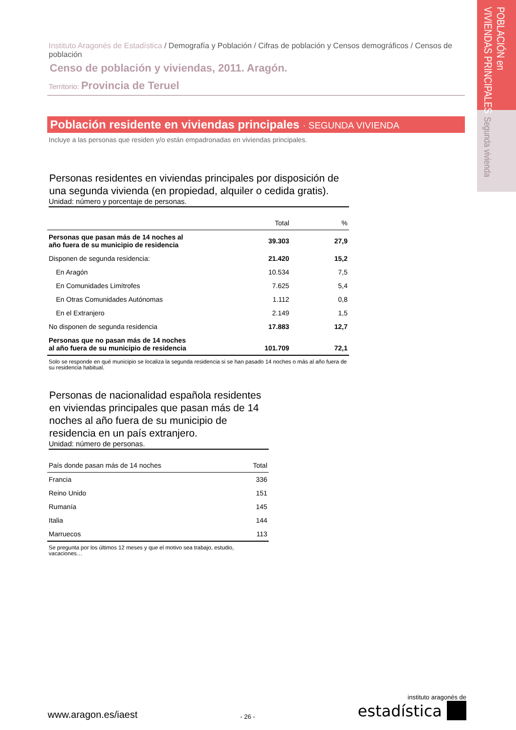POBLACIÓN en
VIVIENDAS PRINCIPALES
Segunda vivienda
Instituto Aragonés de Estadística / Demografía y Población / Cifras de población y Censos demográficos / Censos de población
Censo de población y viviendas, 2011. Aragón.
Territorio: Provincia de Teruel
Población residente en viviendas principales · SEGUNDA VIVIENDA
Incluye a las personas que residen y/o están empadronadas en viviendas principales.
Personas residentes en viviendas principales por disposición de una segunda vivienda (en propiedad, alquiler o cedida gratis).
Unidad: número y porcentaje de personas.
| | Total | % |
| --- | --- | --- |
| Personas que pasan más de 14 noches al año fuera de su municipio de residencia | 39.303 | 27,9 |
| Disponen de segunda residencia: | 21.420 | 15,2 |
| En Aragón | 10.534 | 7,5 |
| En Comunidades Limítrofes | 7.625 | 5,4 |
| En Otras Comunidades Autónomas | 1.112 | 0,8 |
| En el Extranjero | 2.149 | 1,5 |
| No disponen de segunda residencia | 17.883 | 12,7 |
| Personas que no pasan más de 14 noches al año fuera de su municipio de residencia | 101.709 | 72,1 |
Solo se responde en qué municipio se localiza la segunda residencia si se han pasado 14 noches o más al año fuera de su residencia habitual.
Personas de nacionalidad española residentes en viviendas principales que pasan más de 14 noches al año fuera de su municipio de residencia en un país extranjero.
Unidad: número de personas.
| País donde pasan más de 14 noches | Total |
| --- | --- |
| Francia | 336 |
| Reino Unido | 151 |
| Rumanía | 145 |
| Italia | 144 |
| Marruecos | 113 |
Se pregunta por los últimos 12 meses y que el motivo sea trabajo, estudio, vacaciones…
www.aragon.es/iaest
- 26 -
instituto aragonés de
estadística